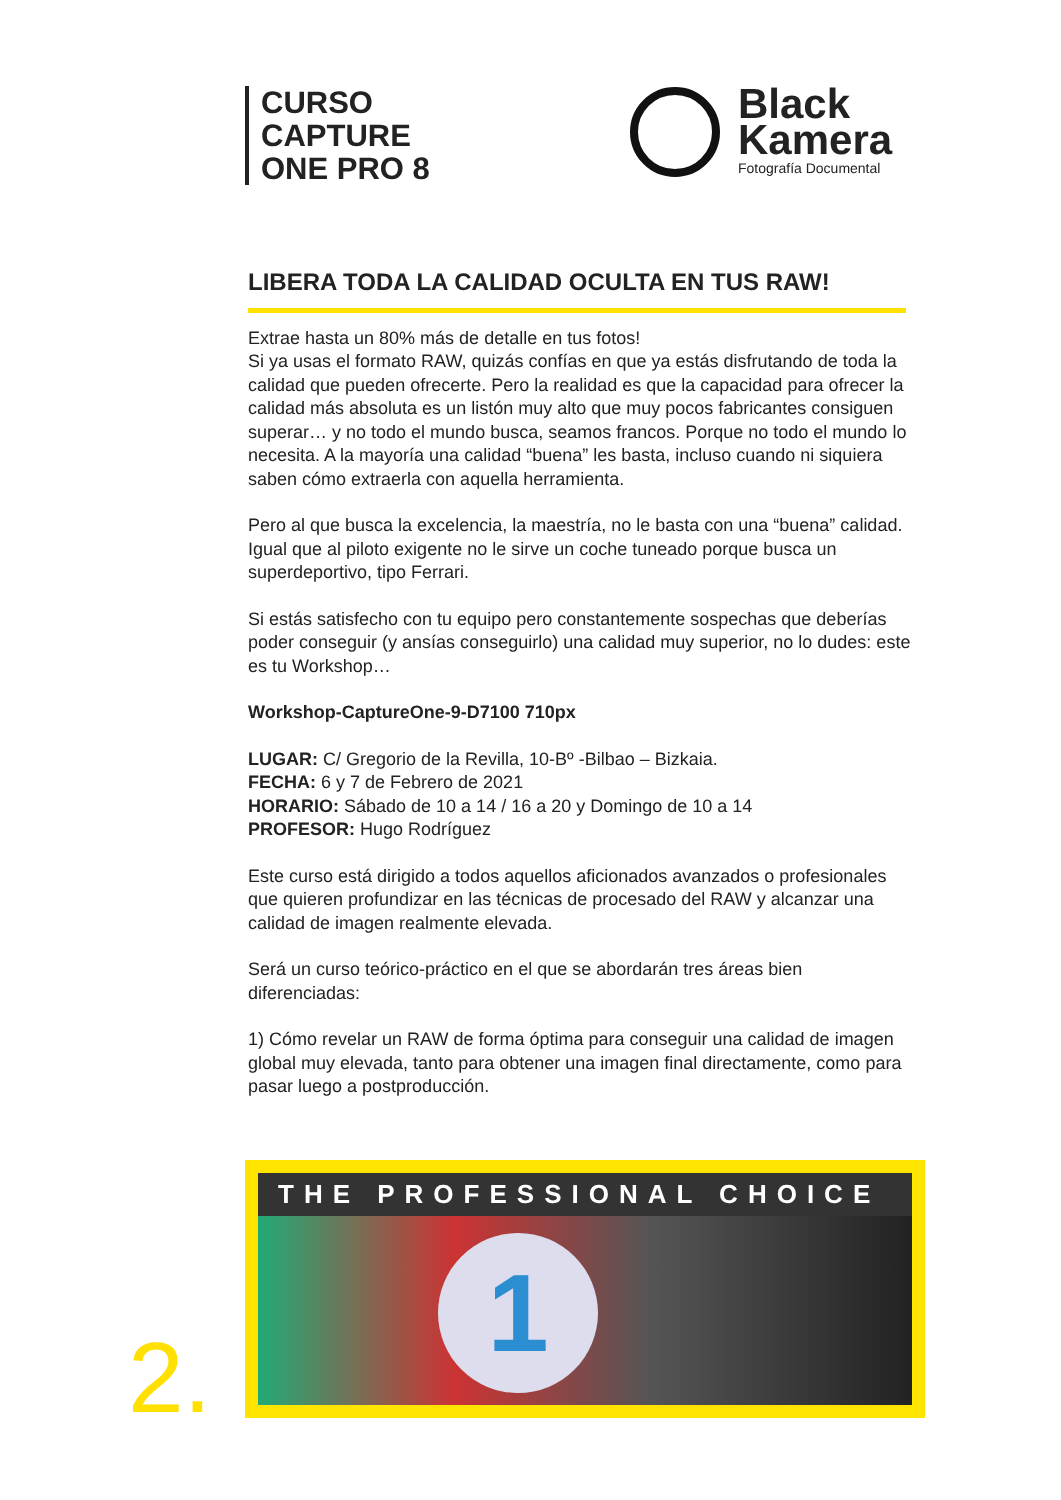CURSO
CAPTURE
ONE PRO 8
Black
Kamera
Fotografía Documental
LIBERA TODA LA CALIDAD OCULTA EN TUS RAW!
Extrae hasta un 80% más de detalle en tus fotos!
Si ya usas el formato RAW, quizás confías en que ya estás disfrutando de toda la calidad que pueden ofrecerte. Pero la realidad es que la capacidad para ofrecer la calidad más absoluta es un listón muy alto que muy pocos fabricantes consiguen superar… y no todo el mundo busca, seamos francos. Porque no todo el mundo lo necesita. A la mayoría una calidad “buena” les basta, incluso cuando ni siquiera saben cómo extraerla con aquella herramienta.
Pero al que busca la excelencia, la maestría, no le basta con una “buena” calidad. Igual que al piloto exigente no le sirve un coche tuneado porque busca un superdeportivo, tipo Ferrari.
Si estás satisfecho con tu equipo pero constantemente sospechas que deberías poder conseguir (y ansías conseguirlo) una calidad muy superior, no lo dudes: este es tu Workshop…
Workshop-CaptureOne-9-D7100 710px
LUGAR: C/ Gregorio de la Revilla, 10-Bº -Bilbao – Bizkaia.
FECHA: 6 y 7 de Febrero de 2021
HORARIO: Sábado de 10 a 14 / 16 a 20 y Domingo de 10 a 14
PROFESOR: Hugo Rodríguez
Este curso está dirigido a todos aquellos aficionados avanzados o profesionales que quieren profundizar en las técnicas de procesado del RAW y alcanzar una calidad de imagen realmente elevada.
Será un curso teórico-práctico en el que se abordarán tres áreas bien diferenciadas:
1) Cómo revelar un RAW de forma óptima para conseguir una calidad de imagen global muy elevada, tanto para obtener una imagen final directamente, como para pasar luego a postproducción.
THE PROFESSIONAL CHOICE
1
2.